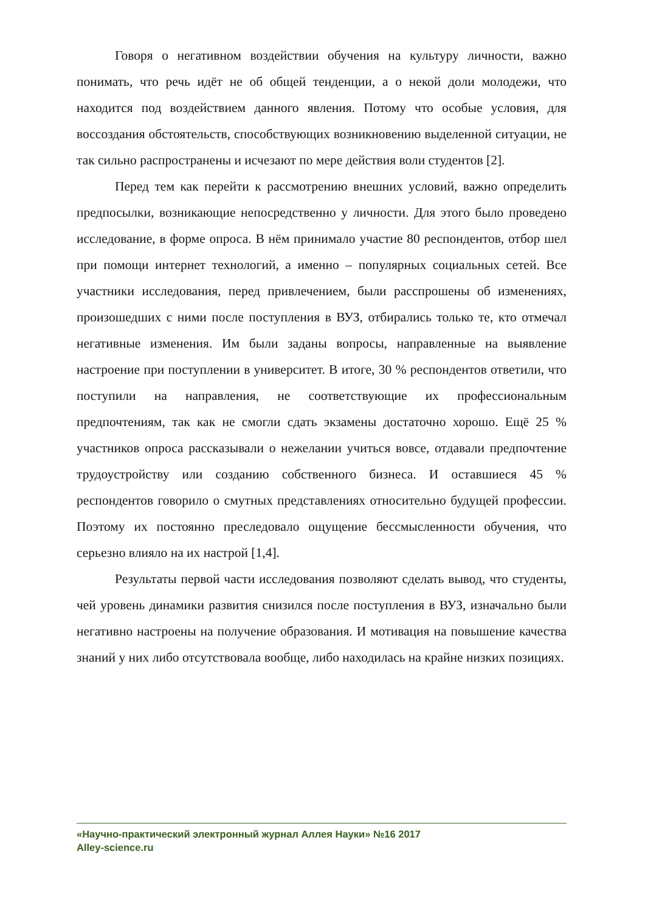Говоря о негативном воздействии обучения на культуру личности, важно понимать, что речь идёт не об общей тенденции, а о некой доли молодежи, что находится под воздействием данного явления. Потому что особые условия, для воссоздания обстоятельств, способствующих возникновению выделенной ситуации, не так сильно распространены и исчезают по мере действия воли студентов [2].
Перед тем как перейти к рассмотрению внешних условий, важно определить предпосылки, возникающие непосредственно у личности. Для этого было проведено исследование, в форме опроса. В нём принимало участие 80 респондентов, отбор шел при помощи интернет технологий, а именно – популярных социальных сетей. Все участники исследования, перед привлечением, были расспрошены об изменениях, произошедших с ними после поступления в ВУЗ, отбирались только те, кто отмечал негативные изменения. Им были заданы вопросы, направленные на выявление настроение при поступлении в университет. В итоге, 30 % респондентов ответили, что поступили на направления, не соответствующие их профессиональным предпочтениям, так как не смогли сдать экзамены достаточно хорошо. Ещё 25 % участников опроса рассказывали о нежелании учиться вовсе, отдавали предпочтение трудоустройству или созданию собственного бизнеса. И оставшиеся 45 % респондентов говорило о смутных представлениях относительно будущей профессии. Поэтому их постоянно преследовало ощущение бессмысленности обучения, что серьезно влияло на их настрой [1,4].
Результаты первой части исследования позволяют сделать вывод, что студенты, чей уровень динамики развития снизился после поступления в ВУЗ, изначально были негативно настроены на получение образования. И мотивация на повышение качества знаний у них либо отсутствовала вообще, либо находилась на крайне низких позициях.
«Научно-практический электронный журнал Аллея Науки» №16 2017
Alley-science.ru